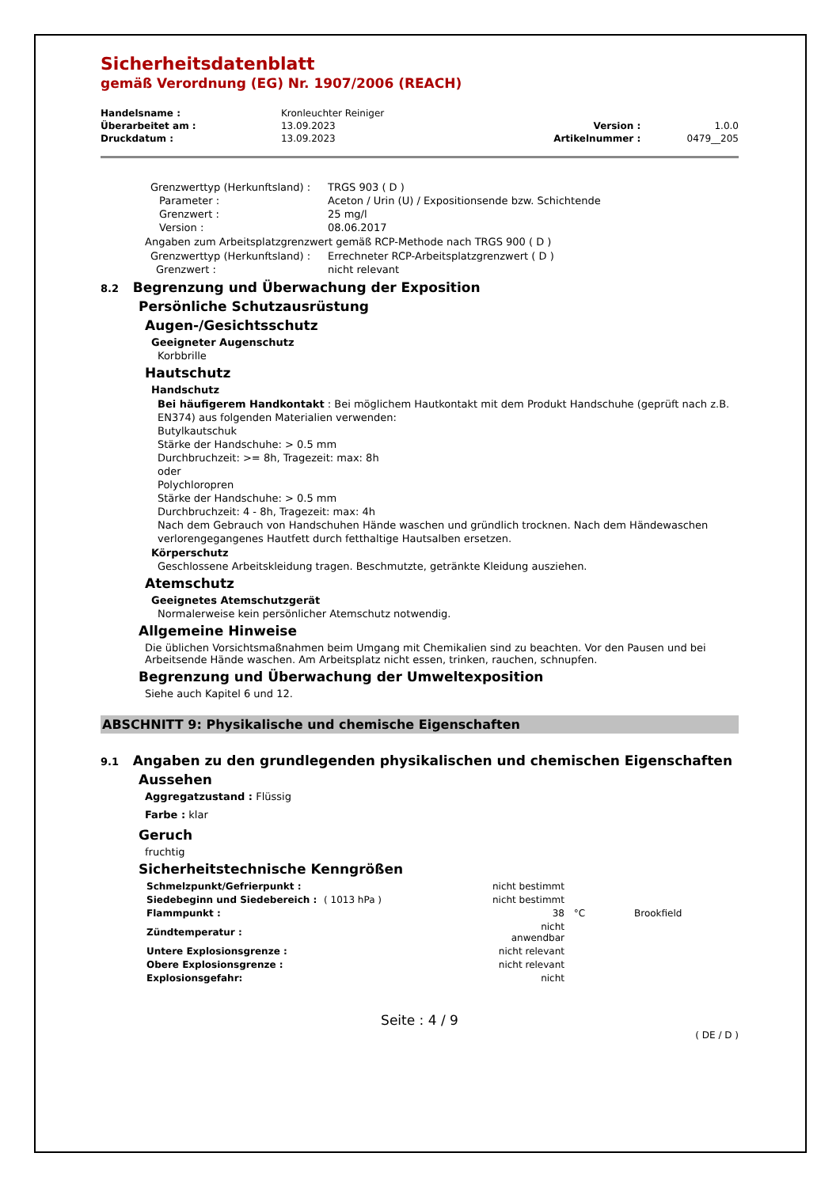Sicherheitsdatenblatt
gemäß Verordnung (EG) Nr. 1907/2006 (REACH)
| Handelsname : | Kronleuchter Reiniger | | |
| Überarbeitet am : | 13.09.2023 | Version : | 1.0.0 |
| Druckdatum : | 13.09.2023 | Artikelnummer : | 0479__205 |
| Grenzwerttyp (Herkunftsland) : | TRGS 903 ( D ) |
| Parameter : | Aceton / Urin (U) / Expositionsende bzw. Schichtende |
| Grenzwert : | 25 mg/l |
| Version : | 08.06.2017 |
Angaben zum Arbeitsplatzgrenzwert gemäß RCP-Methode nach TRGS 900 ( D )
| Grenzwerttyp (Herkunftsland) : | Errechneter RCP-Arbeitsplatzgrenzwert ( D ) |
| Grenzwert : | nicht relevant |
8.2 Begrenzung und Überwachung der Exposition
Persönliche Schutzausrüstung
Augen-/Gesichtsschutz
Geeigneter Augenschutz
Korbbrille
Hautschutz
Handschutz
Bei häufigerem Handkontakt : Bei möglichem Hautkontakt mit dem Produkt Handschuhe (geprüft nach z.B. EN374) aus folgenden Materialien verwenden:
Butylkautschuk
Stärke der Handschuhe: > 0.5 mm
Durchbruchzeit: >= 8h, Tragezeit: max: 8h
oder
Polychloropren
Stärke der Handschuhe: > 0.5 mm
Durchbruchzeit: 4 - 8h, Tragezeit: max: 4h
Nach dem Gebrauch von Handschuhen Hände waschen und gründlich trocknen. Nach dem Händewaschen verlorengegangenes Hautfett durch fetthaltige Hautsalben ersetzen.
Körperschutz
Geschlossene Arbeitskleidung tragen. Beschmutzte, getränkte Kleidung ausziehen.
Atemschutz
Geeignetes Atemschutzgerät
Normalerweise kein persönlicher Atemschutz notwendig.
Allgemeine Hinweise
Die üblichen Vorsichtsmaßnahmen beim Umgang mit Chemikalien sind zu beachten. Vor den Pausen und bei Arbeitsende Hände waschen. Am Arbeitsplatz nicht essen, trinken, rauchen, schnupfen.
Begrenzung und Überwachung der Umweltexposition
Siehe auch Kapitel 6 und 12.
ABSCHNITT 9: Physikalische und chemische Eigenschaften
9.1 Angaben zu den grundlegenden physikalischen und chemischen Eigenschaften
Aussehen
Aggregatzustand : Flüssig
Farbe : klar
Geruch
fruchtig
Sicherheitstechnische Kenngrößen
| Schmelzpunkt/Gefrierpunkt : | | nicht bestimmt | | |
| Siedebeginn und Siedebereich : | ( 1013 hPa ) | nicht bestimmt | | |
| Flammpunkt : | | 38 | °C | Brookfield |
| Zündtemperatur : | | nicht anwendbar | | |
| Untere Explosionsgrenze : | | nicht relevant | | |
| Obere Explosionsgrenze : | | nicht relevant | | |
| Explosionsgefahr: | | nicht | | |
Seite : 4 / 9
( DE / D )